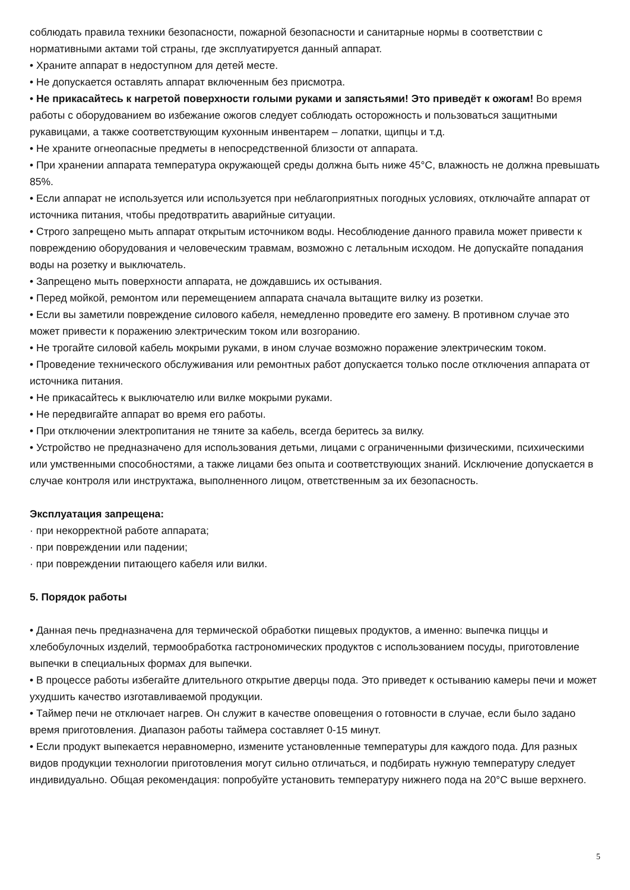соблюдать правила техники безопасности, пожарной безопасности и санитарные нормы в соответствии с нормативными актами той страны, где эксплуатируется данный аппарат.
• Храните аппарат в недоступном для детей месте.
• Не допускается оставлять аппарат включенным без присмотра.
• Не прикасайтесь к нагретой поверхности голыми руками и запястьями! Это приведёт к ожогам! Во время работы с оборудованием во избежание ожогов следует соблюдать осторожность и пользоваться защитными рукавицами, а также соответствующим кухонным инвентарем – лопатки, щипцы и т.д.
• Не храните огнеопасные предметы в непосредственной близости от аппарата.
• При хранении аппарата температура окружающей среды должна быть ниже 45°C, влажность не должна превышать 85%.
• Если аппарат не используется или используется при неблагоприятных погодных условиях, отключайте аппарат от источника питания, чтобы предотвратить аварийные ситуации.
• Строго запрещено мыть аппарат открытым источником воды. Несоблюдение данного правила может привести к повреждению оборудования и человеческим травмам, возможно с летальным исходом. Не допускайте попадания воды на розетку и выключатель.
• Запрещено мыть поверхности аппарата, не дождавшись их остывания.
• Перед мойкой, ремонтом или перемещением аппарата сначала вытащите вилку из розетки.
• Если вы заметили повреждение силового кабеля, немедленно проведите его замену. В противном случае это может привести к поражению электрическим током или возгоранию.
• Не трогайте силовой кабель мокрыми руками, в ином случае возможно поражение электрическим током.
• Проведение технического обслуживания или ремонтных работ допускается только после отключения аппарата от источника питания.
• Не прикасайтесь к выключателю или вилке мокрыми руками.
• Не передвигайте аппарат во время его работы.
• При отключении электропитания не тяните за кабель, всегда беритесь за вилку.
• Устройство не предназначено для использования детьми, лицами с ограниченными физическими, психическими или умственными способностями, а также лицами без опыта и соответствующих знаний. Исключение допускается в случае контроля или инструктажа, выполненного лицом, ответственным за их безопасность.
Эксплуатация запрещена:
· при некорректной работе аппарата;
· при повреждении или падении;
· при повреждении питающего кабеля или вилки.
5. Порядок работы
• Данная печь предназначена для термической обработки пищевых продуктов, а именно: выпечка пиццы и хлебобулочных изделий, термообработка гастрономических продуктов с использованием посуды, приготовление выпечки в специальных формах для выпечки.
• В процессе работы избегайте длительного открытие дверцы пода. Это приведет к остыванию камеры печи и может ухудшить качество изготавливаемой продукции.
• Таймер печи не отключает нагрев. Он служит в качестве оповещения о готовности в случае, если было задано время приготовления. Диапазон работы таймера составляет 0-15 минут.
• Если продукт выпекается неравномерно, измените установленные температуры для каждого пода. Для разных видов продукции технологии приготовления могут сильно отличаться, и подбирать нужную температуру следует индивидуально. Общая рекомендация: попробуйте установить температуру нижнего пода на 20°C выше верхнего.
5